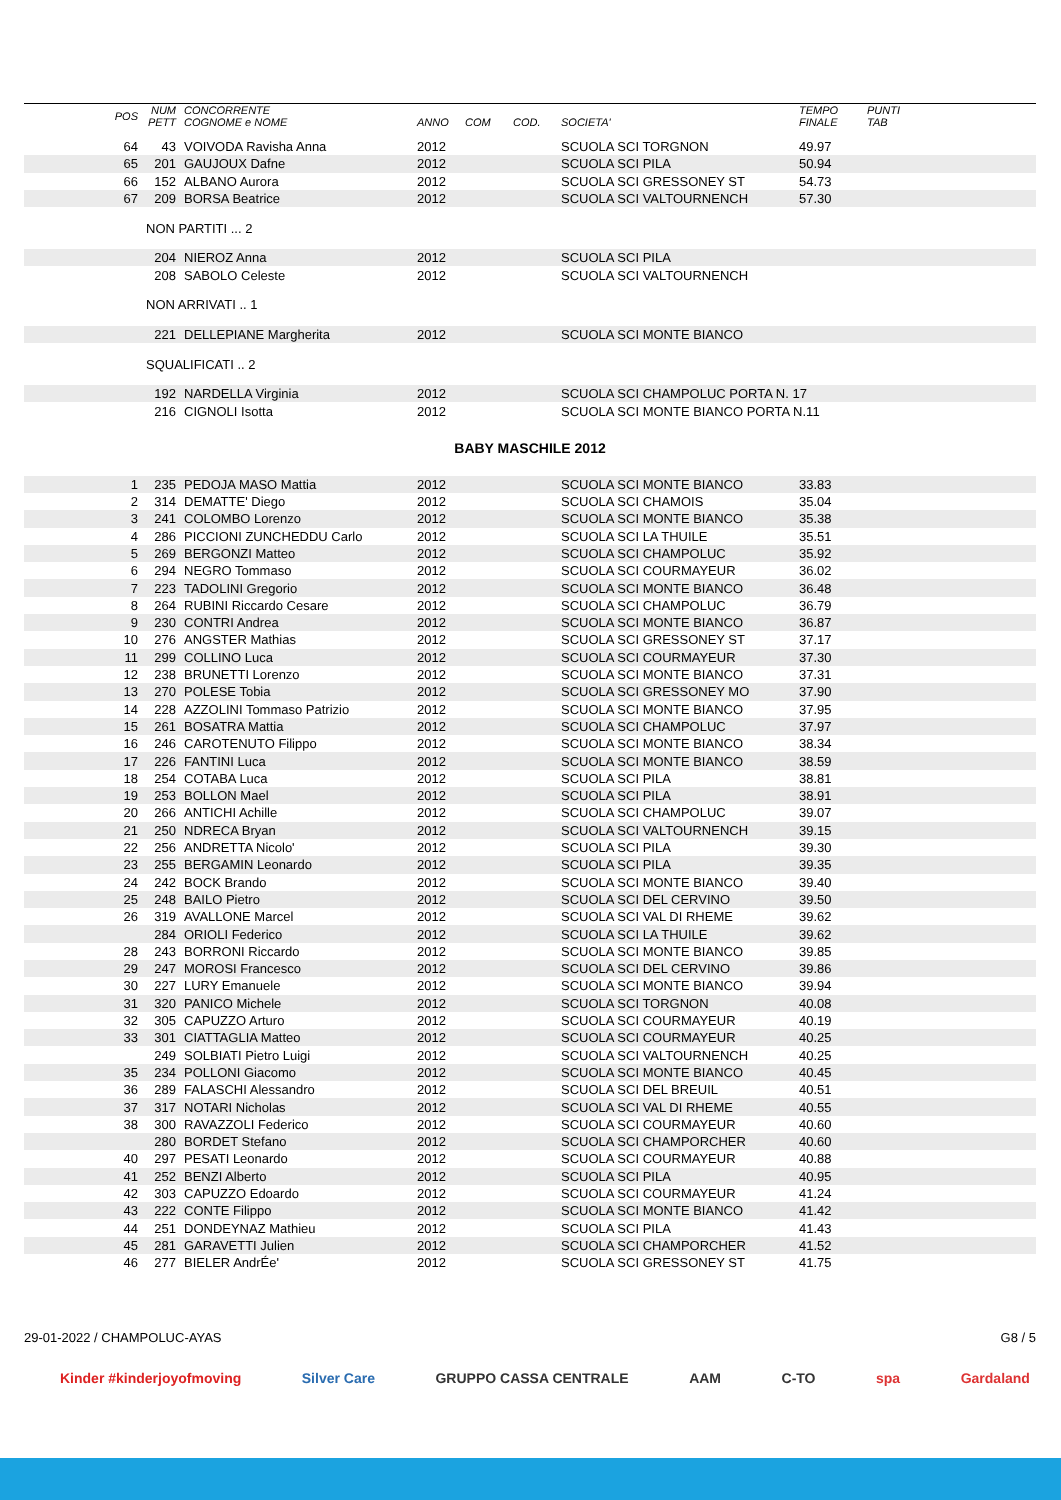| POS | NUM PETT | CONCORRENTE COGNOME e NOME | ANNO | COM | COD. | SOCIETA' | TEMPO FINALE | PUNTI TAB |
| --- | --- | --- | --- | --- | --- | --- | --- | --- |
| 64 | 43 | VOIVODA Ravisha Anna | 2012 | | | SCUOLA SCI TORGNON | 49.97 | |
| 65 | 201 | GAUJOUX Dafne | 2012 | | | SCUOLA SCI PILA | 50.94 | |
| 66 | 152 | ALBANO Aurora | 2012 | | | SCUOLA SCI GRESSONEY ST | 54.73 | |
| 67 | 209 | BORSA Beatrice | 2012 | | | SCUOLA SCI VALTOURNENCH | 57.30 | |
| | NON PARTITI ... 2 | | | | | | | |
| | 204 | NIEROZ Anna | 2012 | | | SCUOLA SCI PILA | | |
| | 208 | SABOLO Celeste | 2012 | | | SCUOLA SCI VALTOURNENCH | | |
| | NON ARRIVATI .. 1 | | | | | | | |
| | 221 | DELLEPIANE Margherita | 2012 | | | SCUOLA SCI MONTE BIANCO | | |
| | SQUALIFICATI .. 2 | | | | | | | |
| | 192 | NARDELLA Virginia | 2012 | | | SCUOLA SCI CHAMPOLUC PORTA N. 17 | | |
| | 216 | CIGNOLI Isotta | 2012 | | | SCUOLA SCI MONTE BIANCO PORTA N.11 | | |
| BABY MASCHILE 2012 | | | | | | | | |
| 1 | 235 | PEDOJA MASO Mattia | 2012 | | | SCUOLA SCI MONTE BIANCO | 33.83 | |
| 2 | 314 | DEMATTE' Diego | 2012 | | | SCUOLA SCI CHAMOIS | 35.04 | |
| 3 | 241 | COLOMBO Lorenzo | 2012 | | | SCUOLA SCI MONTE BIANCO | 35.38 | |
| 4 | 286 | PICCIONI ZUNCHEDDU Carlo | 2012 | | | SCUOLA SCI LA THUILE | 35.51 | |
| 5 | 269 | BERGONZI Matteo | 2012 | | | SCUOLA SCI CHAMPOLUC | 35.92 | |
| 6 | 294 | NEGRO Tommaso | 2012 | | | SCUOLA SCI COURMAYEUR | 36.02 | |
| 7 | 223 | TADOLINI Gregorio | 2012 | | | SCUOLA SCI MONTE BIANCO | 36.48 | |
| 8 | 264 | RUBINI Riccardo Cesare | 2012 | | | SCUOLA SCI CHAMPOLUC | 36.79 | |
| 9 | 230 | CONTRI Andrea | 2012 | | | SCUOLA SCI MONTE BIANCO | 36.87 | |
| 10 | 276 | ANGSTER Mathias | 2012 | | | SCUOLA SCI GRESSONEY ST | 37.17 | |
| 11 | 299 | COLLINO Luca | 2012 | | | SCUOLA SCI COURMAYEUR | 37.30 | |
| 12 | 238 | BRUNETTI Lorenzo | 2012 | | | SCUOLA SCI MONTE BIANCO | 37.31 | |
| 13 | 270 | POLESE Tobia | 2012 | | | SCUOLA SCI GRESSONEY MO | 37.90 | |
| 14 | 228 | AZZOLINI Tommaso Patrizio | 2012 | | | SCUOLA SCI MONTE BIANCO | 37.95 | |
| 15 | 261 | BOSATRA Mattia | 2012 | | | SCUOLA SCI CHAMPOLUC | 37.97 | |
| 16 | 246 | CAROTENUTO Filippo | 2012 | | | SCUOLA SCI MONTE BIANCO | 38.34 | |
| 17 | 226 | FANTINI Luca | 2012 | | | SCUOLA SCI MONTE BIANCO | 38.59 | |
| 18 | 254 | COTABA Luca | 2012 | | | SCUOLA SCI PILA | 38.81 | |
| 19 | 253 | BOLLON Mael | 2012 | | | SCUOLA SCI PILA | 38.91 | |
| 20 | 266 | ANTICHI Achille | 2012 | | | SCUOLA SCI CHAMPOLUC | 39.07 | |
| 21 | 250 | NDRECA Bryan | 2012 | | | SCUOLA SCI VALTOURNENCH | 39.15 | |
| 22 | 256 | ANDRETTA Nicolo' | 2012 | | | SCUOLA SCI PILA | 39.30 | |
| 23 | 255 | BERGAMIN Leonardo | 2012 | | | SCUOLA SCI PILA | 39.35 | |
| 24 | 242 | BOCK Brando | 2012 | | | SCUOLA SCI MONTE BIANCO | 39.40 | |
| 25 | 248 | BAILO Pietro | 2012 | | | SCUOLA SCI DEL CERVINO | 39.50 | |
| 26 | 319 | AVALLONE Marcel | 2012 | | | SCUOLA SCI VAL DI RHEME | 39.62 | |
| | 284 | ORIOLI Federico | 2012 | | | SCUOLA SCI LA THUILE | 39.62 | |
| 28 | 243 | BORRONI Riccardo | 2012 | | | SCUOLA SCI MONTE BIANCO | 39.85 | |
| 29 | 247 | MOROSI Francesco | 2012 | | | SCUOLA SCI DEL CERVINO | 39.86 | |
| 30 | 227 | LURY Emanuele | 2012 | | | SCUOLA SCI MONTE BIANCO | 39.94 | |
| 31 | 320 | PANICO Michele | 2012 | | | SCUOLA SCI TORGNON | 40.08 | |
| 32 | 305 | CAPUZZO Arturo | 2012 | | | SCUOLA SCI COURMAYEUR | 40.19 | |
| 33 | 301 | CIATTAGLIA Matteo | 2012 | | | SCUOLA SCI COURMAYEUR | 40.25 | |
| | 249 | SOLBIATI Pietro Luigi | 2012 | | | SCUOLA SCI VALTOURNENCH | 40.25 | |
| 35 | 234 | POLLONI Giacomo | 2012 | | | SCUOLA SCI MONTE BIANCO | 40.45 | |
| 36 | 289 | FALASCHI Alessandro | 2012 | | | SCUOLA SCI DEL BREUIL | 40.51 | |
| 37 | 317 | NOTARI Nicholas | 2012 | | | SCUOLA SCI VAL DI RHEME | 40.55 | |
| 38 | 300 | RAVAZZOLI Federico | 2012 | | | SCUOLA SCI COURMAYEUR | 40.60 | |
| | 280 | BORDET Stefano | 2012 | | | SCUOLA SCI CHAMPORCHER | 40.60 | |
| 40 | 297 | PESATI Leonardo | 2012 | | | SCUOLA SCI COURMAYEUR | 40.88 | |
| 41 | 252 | BENZI Alberto | 2012 | | | SCUOLA SCI PILA | 40.95 | |
| 42 | 303 | CAPUZZO Edoardo | 2012 | | | SCUOLA SCI COURMAYEUR | 41.24 | |
| 43 | 222 | CONTE Filippo | 2012 | | | SCUOLA SCI MONTE BIANCO | 41.42 | |
| 44 | 251 | DONDEYNAZ Mathieu | 2012 | | | SCUOLA SCI PILA | 41.43 | |
| 45 | 281 | GARAVETTI Julien | 2012 | | | SCUOLA SCI CHAMPORCHER | 41.52 | |
| 46 | 277 | BIELER AndrÉe' | 2012 | | | SCUOLA SCI GRESSONEY ST | 41.75 | |
29-01-2022 / CHAMPOLUC-AYAS G8 / 5
Kinder #kinderjoyofmoving Silver Care GRUPPO CASSA CENTRALE AAM C-TO spa Gardaland